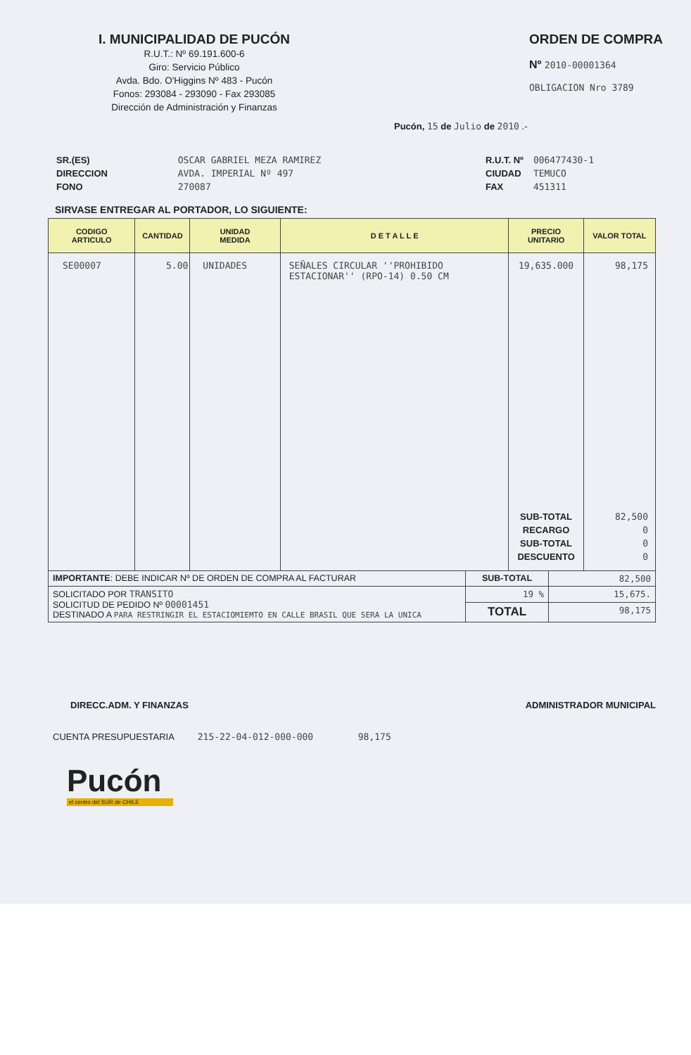I. MUNICIPALIDAD DE PUCÓN
R.U.T.: Nº 69.191.600-6
Giro: Servicio Público
Avda. Bdo. O'Higgins Nº 483 - Pucón
Fonos: 293084 - 293090 - Fax 293085
Dirección de Administración y Finanzas
ORDEN DE COMPRA
Nº 2010-00001364
OBLIGACION Nro 3789
Pucón, 15 de Julio de 2010 .-
| SR.(ES) | OSCAR GABRIEL MEZA RAMIREZ |
| DIRECCION | AVDA. IMPERIAL Nº 497 |
| FONO | 270087 |
| R.U.T. Nº | 006477430-1 |
| CIUDAD | TEMUCO |
| FAX | 451311 |
SIRVASE ENTREGAR AL PORTADOR, LO SIGUIENTE:
| CODIGO ARTICULO | CANTIDAD | UNIDAD MEDIDA | D E T A L L E | PRECIO UNITARIO | VALOR TOTAL |
| --- | --- | --- | --- | --- | --- |
| SE00007 | 5.00 | UNIDADES | SEÑALES CIRCULAR ''PROHIBIDO ESTACIONAR'' (RPO-14) 0.50 CM | 19,635.000 SUB-TOTAL RECARGO SUB-TOTAL DESCUENTO | 98,175 82,500 0 0 0 |
| IMPORTANTE : DEBE INDICAR Nº DE ORDEN DE COMPRA AL FACTURAR | SUB-TOTAL | 82,500 |
| SOLICITADO POR TRANSITO SOLICITUD DE PEDIDO Nº 00001451 DESTINADO A PARA RESTRINGIR EL ESTACIOMIEMTO EN CALLE BRASIL QUE SERA LA UNICA | 19 % | 15,675. |
| | TOTAL | 98,175 |
DIRECC.ADM. Y FINANZAS ADMINISTRADOR MUNICIPAL
CUENTA PRESUPUESTARIA 215-22-04-012-000-000 98,175
Pucón
el centro del SUR de CHILE